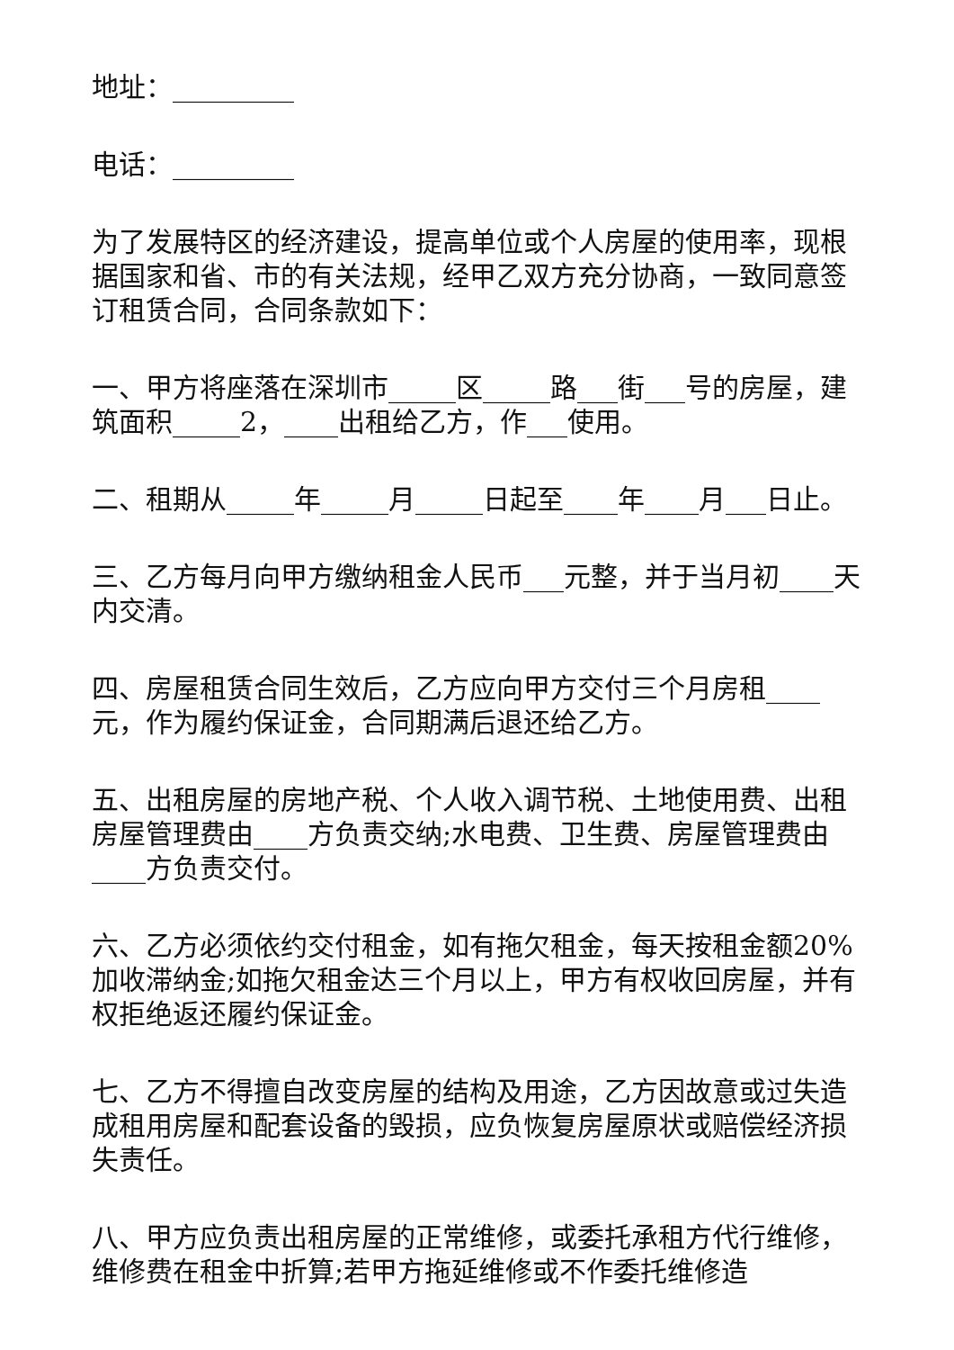地址：_________
电话：_________
为了发展特区的经济建设，提高单位或个人房屋的使用率，现根据国家和省、市的有关法规，经甲乙双方充分协商，一致同意签订租赁合同，合同条款如下：
一、甲方将座落在深圳市_____区_____路___街___号的房屋，建筑面积_____2，____出租给乙方，作___使用。
二、租期从_____年_____月_____日起至____年____月___日止。
三、乙方每月向甲方缴纳租金人民币___元整，并于当月初____天内交清。
四、房屋租赁合同生效后，乙方应向甲方交付三个月房租____元，作为履约保证金，合同期满后退还给乙方。
五、出租房屋的房地产税、个人收入调节税、土地使用费、出租房屋管理费由____方负责交纳;水电费、卫生费、房屋管理费由____方负责交付。
六、乙方必须依约交付租金，如有拖欠租金，每天按租金额20%加收滞纳金;如拖欠租金达三个月以上，甲方有权收回房屋，并有权拒绝返还履约保证金。
七、乙方不得擅自改变房屋的结构及用途，乙方因故意或过失造成租用房屋和配套设备的毁损，应负恢复房屋原状或赔偿经济损失责任。
八、甲方应负责出租房屋的正常维修，或委托承租方代行维修，维修费在租金中折算;若甲方拖延维修或不作委托维修造